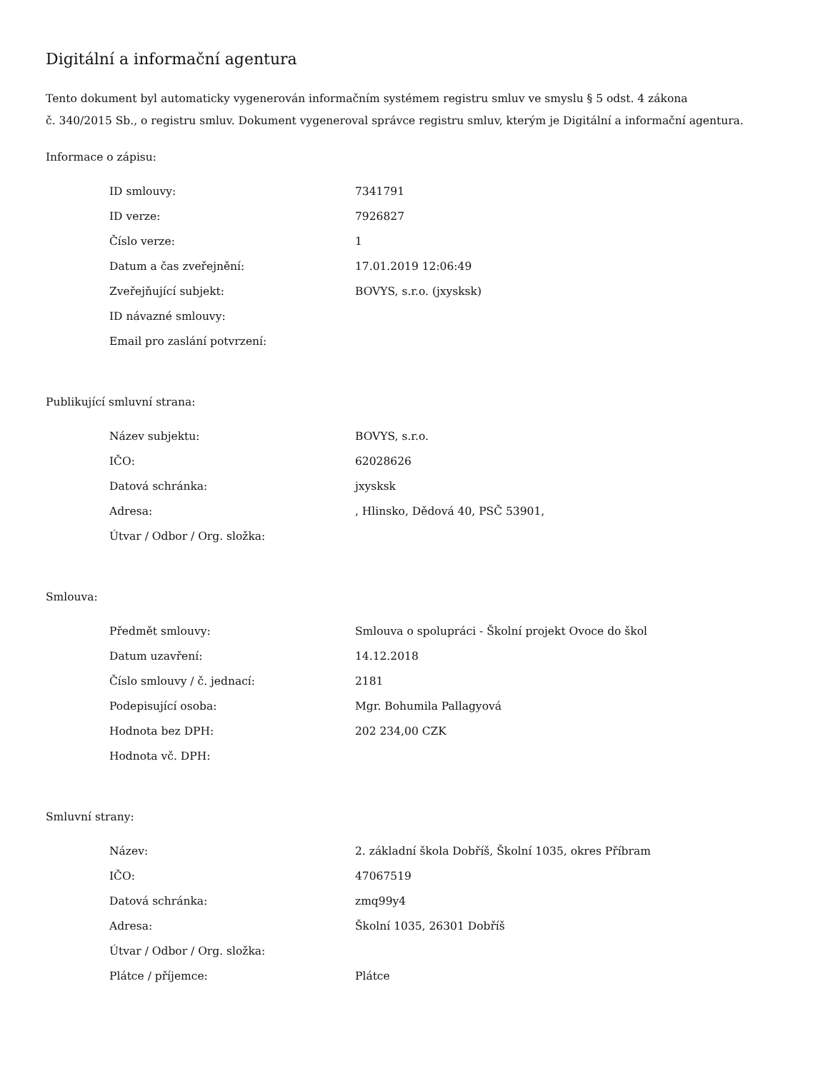Digitální a informační agentura
Tento dokument byl automaticky vygenerován informačním systémem registru smluv ve smyslu § 5 odst. 4 zákona
č. 340/2015 Sb., o registru smluv. Dokument vygeneroval správce registru smluv, kterým je Digitální a informační agentura.
Informace o zápisu:
| ID smlouvy: | 7341791 |
| ID verze: | 7926827 |
| Číslo verze: | 1 |
| Datum a čas zveřejnění: | 17.01.2019 12:06:49 |
| Zveřejňující subjekt: | BOVYS, s.r.o. (jxysksk) |
| ID návazné smlouvy: | |
| Email pro zaslání potvrzení: | |
Publikující smluvní strana:
| Název subjektu: | BOVYS, s.r.o. |
| IČO: | 62028626 |
| Datová schránka: | jxysksk |
| Adresa: | , Hlinsko, Dědová 40, PSČ 53901, |
| Útvar / Odbor / Org. složka: | |
Smlouva:
| Předmět smlouvy: | Smlouva o spolupráci - Školní projekt Ovoce do škol |
| Datum uzavření: | 14.12.2018 |
| Číslo smlouvy / č. jednací: | 2181 |
| Podepisující osoba: | Mgr. Bohumila Pallagyová |
| Hodnota bez DPH: | 202 234,00 CZK |
| Hodnota vč. DPH: | |
Smluvní strany:
| Název: | 2. základní škola Dobříš, Školní 1035, okres Příbram |
| IČO: | 47067519 |
| Datová schránka: | zmq99y4 |
| Adresa: | Školní 1035, 26301 Dobříš |
| Útvar / Odbor / Org. složka: | |
| Plátce / příjemce: | Plátce |